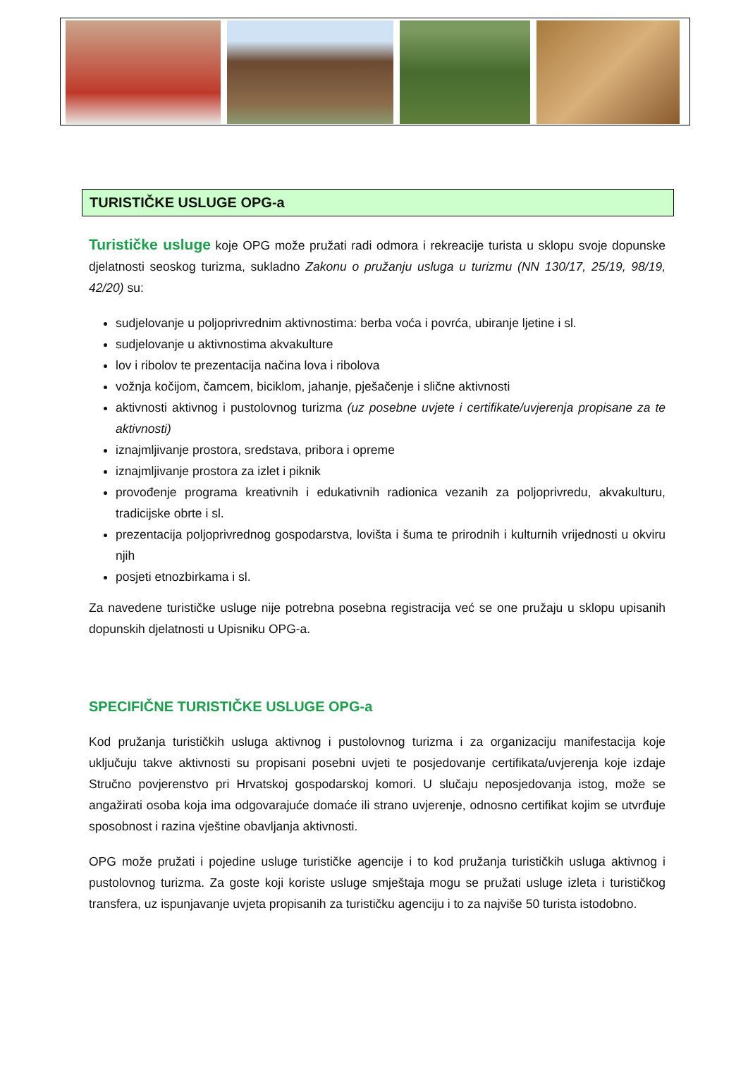TURISTIČKE USLUGE OPG-a
Turističke usluge koje OPG može pružati radi odmora i rekreacije turista u sklopu svoje dopunske djelatnosti seoskog turizma, sukladno Zakonu o pružanju usluga u turizmu (NN 130/17, 25/19, 98/19, 42/20) su:
sudjelovanje u poljoprivrednim aktivnostima: berba voća i povrća, ubiranje ljetine i sl.
sudjelovanje u aktivnostima akvakulture
lov i ribolov te prezentacija načina lova i ribolova
vožnja kočijom, čamcem, biciklom, jahanje, pješačenje i slične aktivnosti
aktivnosti aktivnog i pustolovnog turizma (uz posebne uvjete i certifikate/uvjerenja propisane za te aktivnosti)
iznajmljivanje prostora, sredstava, pribora i opreme
iznajmljivanje prostora za izlet i piknik
provođenje programa kreativnih i edukativnih radionica vezanih za poljoprivredu, akvakulturu, tradicijske obrte i sl.
prezentacija poljoprivrednog gospodarstva, lovišta i šuma te prirodnih i kulturnih vrijednosti u okviru njih
posjeti etnozbirkama i sl.
Za navedene turističke usluge nije potrebna posebna registracija već se one pružaju u sklopu upisanih dopunskih djelatnosti u Upisniku OPG-a.
SPECIFIČNE TURISTIČKE USLUGE OPG-a
Kod pružanja turističkih usluga aktivnog i pustolovnog turizma i za organizaciju manifestacija koje uključuju takve aktivnosti su propisani posebni uvjeti te posjedovanje certifikata/uvjerenja koje izdaje Stručno povjerenstvo pri Hrvatskoj gospodarskoj komori. U slučaju neposjedovanja istog, može se angažirati osoba koja ima odgovarajuće domaće ili strano uvjerenje, odnosno certifikat kojim se utvrđuje sposobnost i razina vještine obavljanja aktivnosti.
OPG može pružati i pojedine usluge turističke agencije i to kod pružanja turističkih usluga aktivnog i pustolovnog turizma. Za goste koji koriste usluge smještaja mogu se pružati usluge izleta i turističkog transfera, uz ispunjavanje uvjeta propisanih za turističku agenciju i to za najviše 50 turista istodobno.